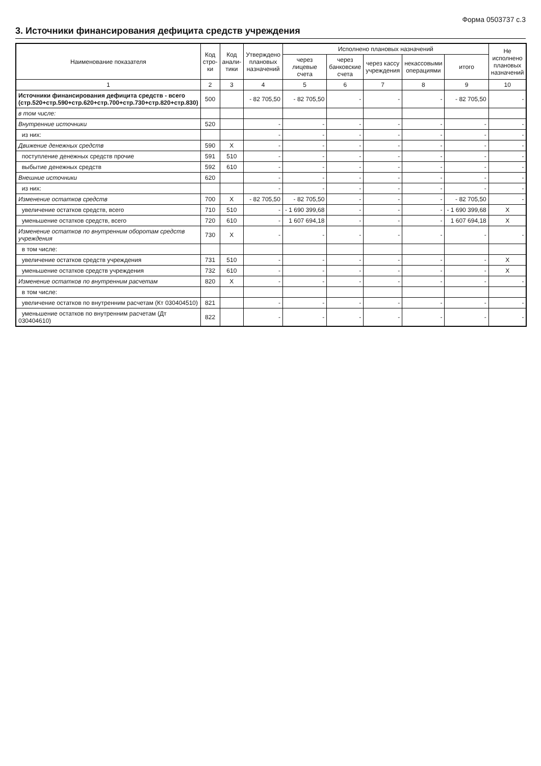Форма 0503737 с.3
3. Источники финансирования дефицита средств учреждения
| Наименование показателя | Код стро-ки | Код анали-тики | Утверждено плановых назначений | Исполнено плановых назначений | | | | | Не исполнено плановых назначений |
| --- | --- | --- | --- | --- | --- | --- | --- | --- | --- |
| | | | | через лицевые счета | через банковские счета | через кассу учреждения | некассовыми операциями | итого | |
| 1 | 2 | 3 | 4 | 5 | 6 | 7 | 8 | 9 | 10 |
| Источники финансирования дефицита средств - всего (стр.520+стр.590+стр.620+стр.700+стр.730+стр.820+стр.830) | 500 | | - 82 705,50 | - 82 705,50 | - | - | - | - 82 705,50 | - |
| в том числе: | | | | | | | | | |
| Внутренние источники | 520 | | - | - | - | - | - | - | - |
| из них: | | | - | - | - | - | - | - | - |
| Движение денежных средств | 590 | X | - | - | - | - | - | - | - |
| поступление денежных средств прочие | 591 | 510 | - | - | - | - | - | - | - |
| выбытие денежных средств | 592 | 610 | - | - | - | - | - | - | - |
| Внешние источники | 620 | | - | - | - | - | - | - | - |
| из них: | | | - | - | - | - | - | - | - |
| Изменение остатков средств | 700 | X | - 82 705,50 | - 82 705,50 | - | - | - | - 82 705,50 | - |
| увеличение остатков средств, всего | 710 | 510 | - | - 1 690 399,68 | - | - | - | - 1 690 399,68 | X |
| уменьшение остатков средств, всего | 720 | 610 | - | 1 607 694,18 | - | - | - | 1 607 694,18 | X |
| Изменение остатков по внутренним оборотам средств учреждения | 730 | X | - | - | - | - | - | - | - |
| в том числе: | | | | | | | | | |
| увеличение остатков средств учреждения | 731 | 510 | - | - | - | - | - | - | X |
| уменьшение остатков средств учреждения | 732 | 610 | - | - | - | - | - | - | X |
| Изменение остатков по внутренним расчетам | 820 | X | - | - | - | - | - | - | - |
| в том числе: | | | | | | | | | |
| увеличение остатков по внутренним расчетам (Кт 030404510) | 821 | | - | - | - | - | - | - | - |
| уменьшение остатков по внутренним расчетам (Дт 030404610) | 822 | | - | - | - | - | - | - | - |